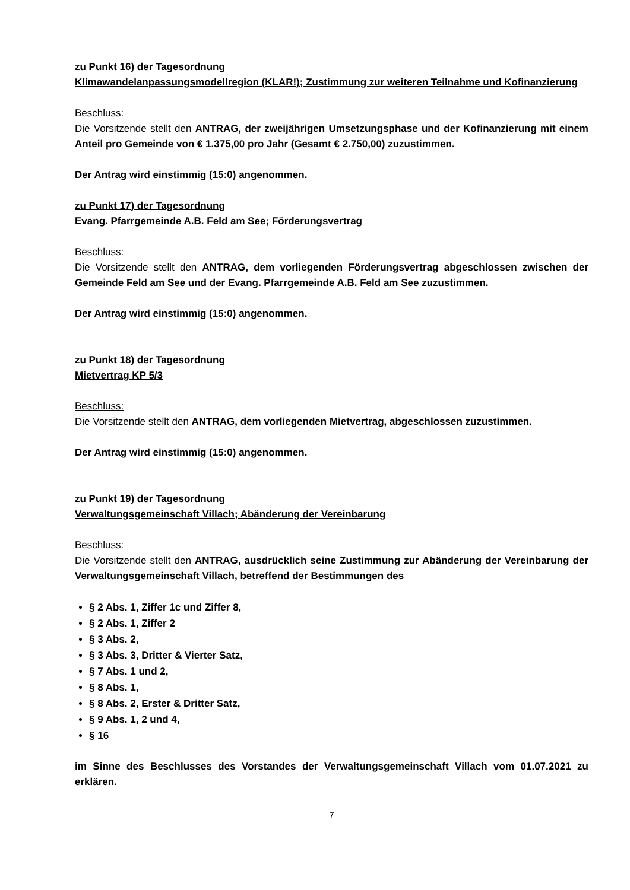zu Punkt 16) der Tagesordnung
Klimawandelanpassungsmodellregion (KLAR!); Zustimmung zur weiteren Teilnahme und Kofinanzierung
Beschluss:
Die Vorsitzende stellt den ANTRAG, der zweijährigen Umsetzungsphase und der Kofinanzierung mit einem Anteil pro Gemeinde von € 1.375,00 pro Jahr (Gesamt € 2.750,00) zuzustimmen.
Der Antrag wird einstimmig (15:0) angenommen.
zu Punkt 17) der Tagesordnung
Evang. Pfarrgemeinde A.B. Feld am See; Förderungsvertrag
Beschluss:
Die Vorsitzende stellt den ANTRAG, dem vorliegenden Förderungsvertrag abgeschlossen zwischen der Gemeinde Feld am See und der Evang. Pfarrgemeinde A.B. Feld am See zuzustimmen.
Der Antrag wird einstimmig (15:0) angenommen.
zu Punkt 18) der Tagesordnung
Mietvertrag KP 5/3
Beschluss:
Die Vorsitzende stellt den ANTRAG, dem vorliegenden Mietvertrag, abgeschlossen zuzustimmen.
Der Antrag wird einstimmig (15:0) angenommen.
zu Punkt 19) der Tagesordnung
Verwaltungsgemeinschaft Villach; Abänderung der Vereinbarung
Beschluss:
Die Vorsitzende stellt den ANTRAG, ausdrücklich seine Zustimmung zur Abänderung der Vereinbarung der Verwaltungsgemeinschaft Villach, betreffend der Bestimmungen des
§ 2 Abs. 1, Ziffer 1c und Ziffer 8,
§ 2 Abs. 1, Ziffer 2
§ 3 Abs. 2,
§ 3 Abs. 3, Dritter & Vierter Satz,
§ 7 Abs. 1 und 2,
§ 8 Abs. 1,
§ 8 Abs. 2, Erster & Dritter Satz,
§ 9 Abs. 1, 2 und 4,
§ 16
im Sinne des Beschlusses des Vorstandes der Verwaltungsgemeinschaft Villach vom 01.07.2021 zu erklären.
7